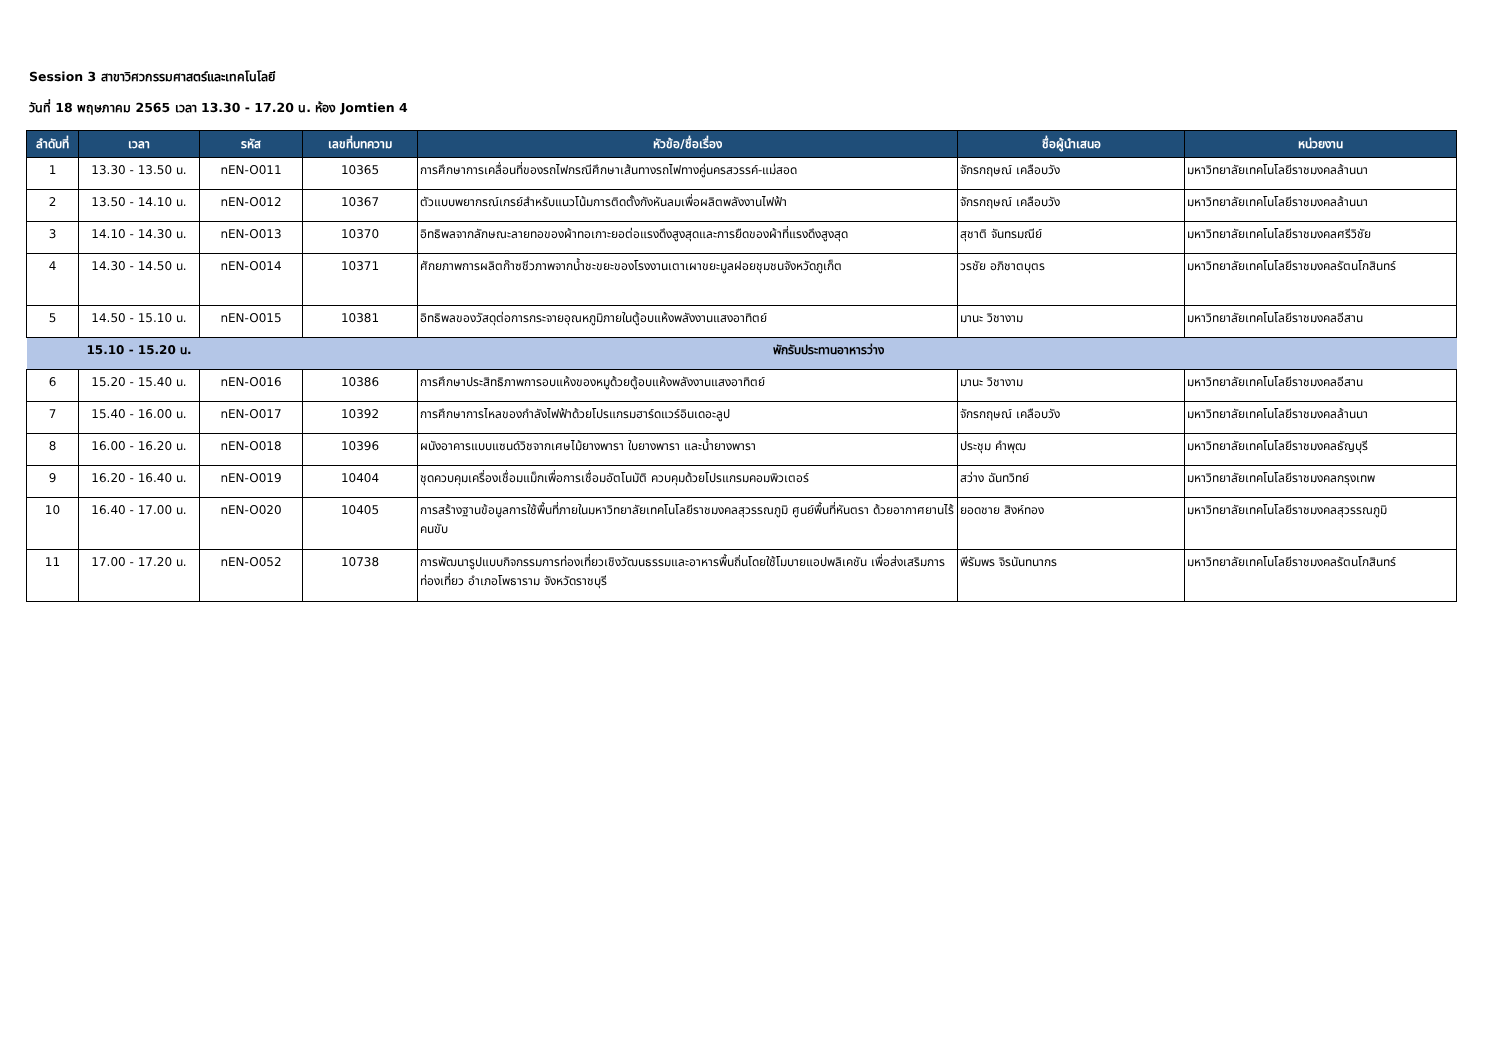Session 3 สาขาวิศวกรรมศาสตร์และเทคโนโลยี
วันที่ 18 พฤษภาคม 2565 เวลา 13.30 - 17.20 น. ห้อง Jomtien 4
| ลำดับที่ | เวลา | รหัส | เลขที่บทความ | หัวข้อ/ชื่อเรื่อง | ชื่อผู้นำเสนอ | หน่วยงาน |
| --- | --- | --- | --- | --- | --- | --- |
| 1 | 13.30 - 13.50 น. | nEN-O011 | 10365 | การศึกษาการเคลื่อนที่ของรถไฟกรณีศึกษาเส้นทางรถไฟทางคู่นครสวรรค์-แม่สอด | จักรกฤษณ์ เคลือบวัง | มหาวิทยาลัยเทคโนโลยีราชมงคลล้านนา |
| 2 | 13.50 - 14.10 น. | nEN-O012 | 10367 | ตัวแบบพยากรณ์เกรย์สำหรับแนวโน้มการติดตั้งกังหันลมเพื่อผลิตพลังงานไฟฟ้า | จักรกฤษณ์ เคลือบวัง | มหาวิทยาลัยเทคโนโลยีราชมงคลล้านนา |
| 3 | 14.10 - 14.30 น. | nEN-O013 | 10370 | อิทธิพลจากลักษณะลายทอของผ้าทอเกาะยอต่อแรงดึงสูงสุดและการยืดของผ้าที่แรงดึงสูงสุด | สุชาติ จันทรมณีย์ | มหาวิทยาลัยเทคโนโลยีราชมงคลศรีวิชัย |
| 4 | 14.30 - 14.50 น. | nEN-O014 | 10371 | ศักยภาพการผลิตก๊าซชีวภาพจากน้ำชะขยะของโรงงานเตาเผาขยะมูลฝอยชุมชนจังหวัดภูเก็ต | วรชัย อภิชาตบุตร | มหาวิทยาลัยเทคโนโลยีราชมงคลรัตนโกสินทร์ |
| 5 | 14.50 - 15.10 น. | nEN-O015 | 10381 | อิทธิพลของวัสดุต่อการกระจายอุณหภูมิภายในตู้อบแห้งพลังงานแสงอาทิตย์ | มานะ วิชางาม | มหาวิทยาลัยเทคโนโลยีราชมงคลอีสาน |
| | 15.10 - 15.20 น. | พักรับประทานอาหารว่าง | | | | |
| 6 | 15.20 - 15.40 น. | nEN-O016 | 10386 | การศึกษาประสิทธิภาพการอบแห้งของหมูด้วยตู้อบแห้งพลังงานแสงอาทิตย์ | มานะ วิชางาม | มหาวิทยาลัยเทคโนโลยีราชมงคลอีสาน |
| 7 | 15.40 - 16.00 น. | nEN-O017 | 10392 | การศึกษาการไหลของกำลังไฟฟ้าด้วยโปรแกรมฮาร์ดแวร์อินเดอะลูป | จักรกฤษณ์ เคลือบวัง | มหาวิทยาลัยเทคโนโลยีราชมงคลล้านนา |
| 8 | 16.00 - 16.20 น. | nEN-O018 | 10396 | ผนังอาคารแบบแซนด์วิชจากเศษไม้ยางพารา ใบยางพารา และน้ำยางพารา | ประชุม คำพุฒ | มหาวิทยาลัยเทคโนโลยีราชมงคลธัญบุรี |
| 9 | 16.20 - 16.40 น. | nEN-O019 | 10404 | ชุดควบคุมเครื่องเชื่อมแม็กเพื่อการเชื่อมอัตโนมัติ ควบคุมด้วยโปรแกรมคอมพิวเตอร์ | สว่าง ฉันทวิทย์ | มหาวิทยาลัยเทคโนโลยีราชมงคลกรุงเทพ |
| 10 | 16.40 - 17.00 น. | nEN-O020 | 10405 | การสร้างฐานข้อมูลการใช้พื้นที่ภายในมหาวิทยาลัยเทคโนโลยีราชมงคลสุวรรณภูมิ ศูนย์พื้นที่หันตรา ด้วยอากาศยานไร้คนขับ | ยอดชาย สิงห์ทอง | มหาวิทยาลัยเทคโนโลยีราชมงคลสุวรรณภูมิ |
| 11 | 17.00 - 17.20 น. | nEN-O052 | 10738 | การพัฒนารูปแบบกิจกรรมการท่องเที่ยวเชิงวัฒนธรรมและอาหารพื้นถิ่นโดยใช้โมบายแอปพลิเคชัน เพื่อส่งเสริมการท่องเที่ยว อำเภอโพธาราม จังหวัดราชบุรี | พีรัมพร จิรนันทนากร | มหาวิทยาลัยเทคโนโลยีราชมงคลรัตนโกสินทร์ |